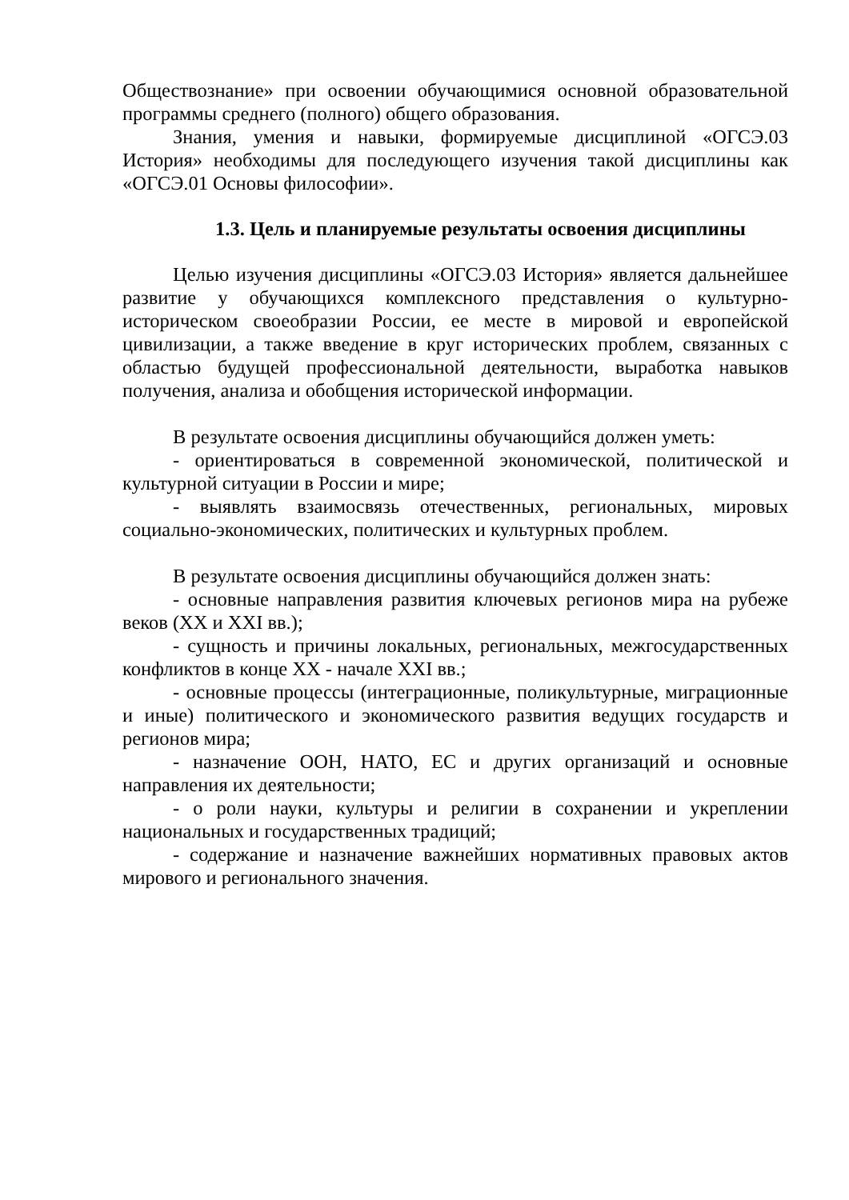Обществознание» при освоении обучающимися основной образовательной программы среднего (полного) общего образования.
Знания, умения и навыки, формируемые дисциплиной «ОГСЭ.03 История» необходимы для последующего изучения такой дисциплины как «ОГСЭ.01 Основы философии».
1.3. Цель и планируемые результаты освоения дисциплины
Целью изучения дисциплины «ОГСЭ.03 История» является дальнейшее развитие у обучающихся комплексного представления о культурно-историческом своеобразии России, ее месте в мировой и европейской цивилизации, а также введение в круг исторических проблем, связанных с областью будущей профессиональной деятельности, выработка навыков получения, анализа и обобщения исторической информации.
В результате освоения дисциплины обучающийся должен уметь:
- ориентироваться в современной экономической, политической и культурной ситуации в России и мире;
- выявлять взаимосвязь отечественных, региональных, мировых социально-экономических, политических и культурных проблем.
В результате освоения дисциплины обучающийся должен знать:
- основные направления развития ключевых регионов мира на рубеже веков (XX и XXI вв.);
- сущность и причины локальных, региональных, межгосударственных конфликтов в конце XX - начале XXI вв.;
- основные процессы (интеграционные, поликультурные, миграционные и иные) политического и экономического развития ведущих государств и регионов мира;
- назначение ООН, НАТО, ЕС и других организаций и основные направления их деятельности;
- о роли науки, культуры и религии в сохранении и укреплении национальных и государственных традиций;
- содержание и назначение важнейших нормативных правовых актов мирового и регионального значения.